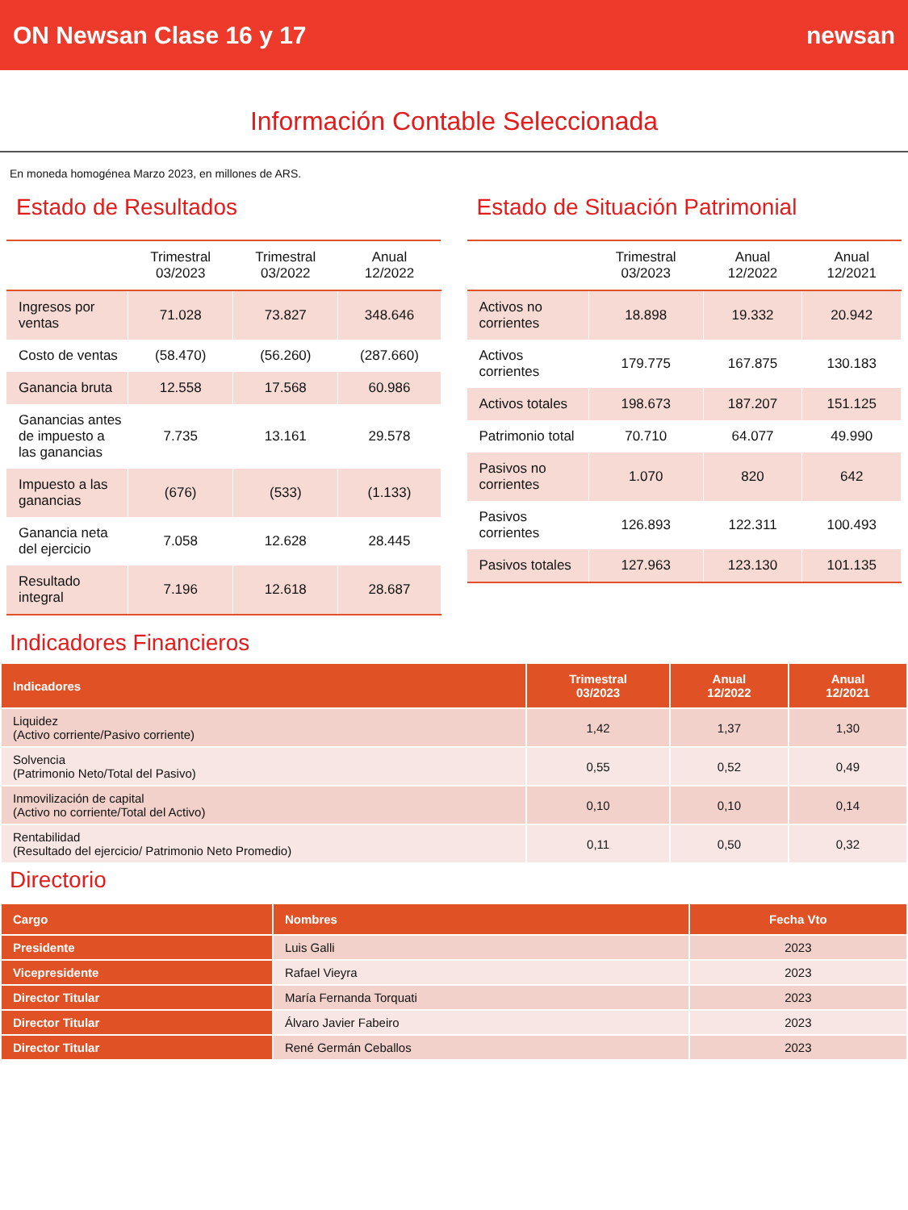ON Newsan Clase 16 y 17 newsan
Información Contable Seleccionada
En moneda homogénea Marzo 2023, en millones de ARS.
Estado de Resultados
| | Trimestral 03/2023 | Trimestral 03/2022 | Anual 12/2022 |
| --- | --- | --- | --- |
| Ingresos por ventas | 71.028 | 73.827 | 348.646 |
| Costo de ventas | (58.470) | (56.260) | (287.660) |
| Ganancia bruta | 12.558 | 17.568 | 60.986 |
| Ganancias antes de impuesto a las ganancias | 7.735 | 13.161 | 29.578 |
| Impuesto a las ganancias | (676) | (533) | (1.133) |
| Ganancia neta del ejercicio | 7.058 | 12.628 | 28.445 |
| Resultado integral | 7.196 | 12.618 | 28.687 |
Estado de Situación Patrimonial
| | Trimestral 03/2023 | Anual 12/2022 | Anual 12/2021 |
| --- | --- | --- | --- |
| Activos no corrientes | 18.898 | 19.332 | 20.942 |
| Activos corrientes | 179.775 | 167.875 | 130.183 |
| Activos totales | 198.673 | 187.207 | 151.125 |
| Patrimonio total | 70.710 | 64.077 | 49.990 |
| Pasivos no corrientes | 1.070 | 820 | 642 |
| Pasivos corrientes | 126.893 | 122.311 | 100.493 |
| Pasivos totales | 127.963 | 123.130 | 101.135 |
Indicadores Financieros
| Indicadores | Trimestral 03/2023 | Anual 12/2022 | Anual 12/2021 |
| --- | --- | --- | --- |
| Liquidez (Activo corriente/Pasivo corriente) | 1,42 | 1,37 | 1,30 |
| Solvencia (Patrimonio Neto/Total del Pasivo) | 0,55 | 0,52 | 0,49 |
| Inmovilización de capital (Activo no corriente/Total del Activo) | 0,10 | 0,10 | 0,14 |
| Rentabilidad (Resultado del ejercicio/ Patrimonio Neto Promedio) | 0,11 | 0,50 | 0,32 |
Directorio
| Cargo | Nombres | Fecha Vto |
| --- | --- | --- |
| Presidente | Luis Galli | 2023 |
| Vicepresidente | Rafael Vieyra | 2023 |
| Director Titular | María Fernanda Torquati | 2023 |
| Director Titular | Álvaro Javier Fabeiro | 2023 |
| Director Titular | René Germán Ceballos | 2023 |